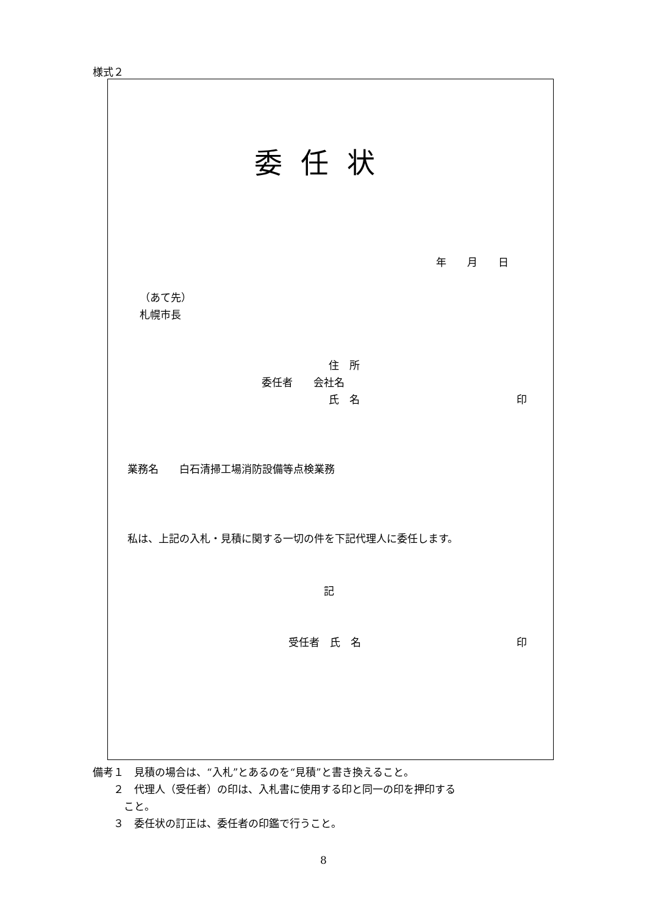様式２
委任状
年　　月　　日
（あて先）
札幌市長
住　所
委任者　　会社名
氏　名 印
業務名　　白石清掃工場消防設備等点検業務
私は、上記の入札・見積に関する一切の件を下記代理人に委任します。
記
受任者　氏　名 印
備考１　見積の場合は、“入札”とあるのを“見積”と書き換えること。
　　２　代理人（受任者）の印は、入札書に使用する印と同一の印を押印する
　　　こと。
　　３　委任状の訂正は、委任者の印鑑で行うこと。
8